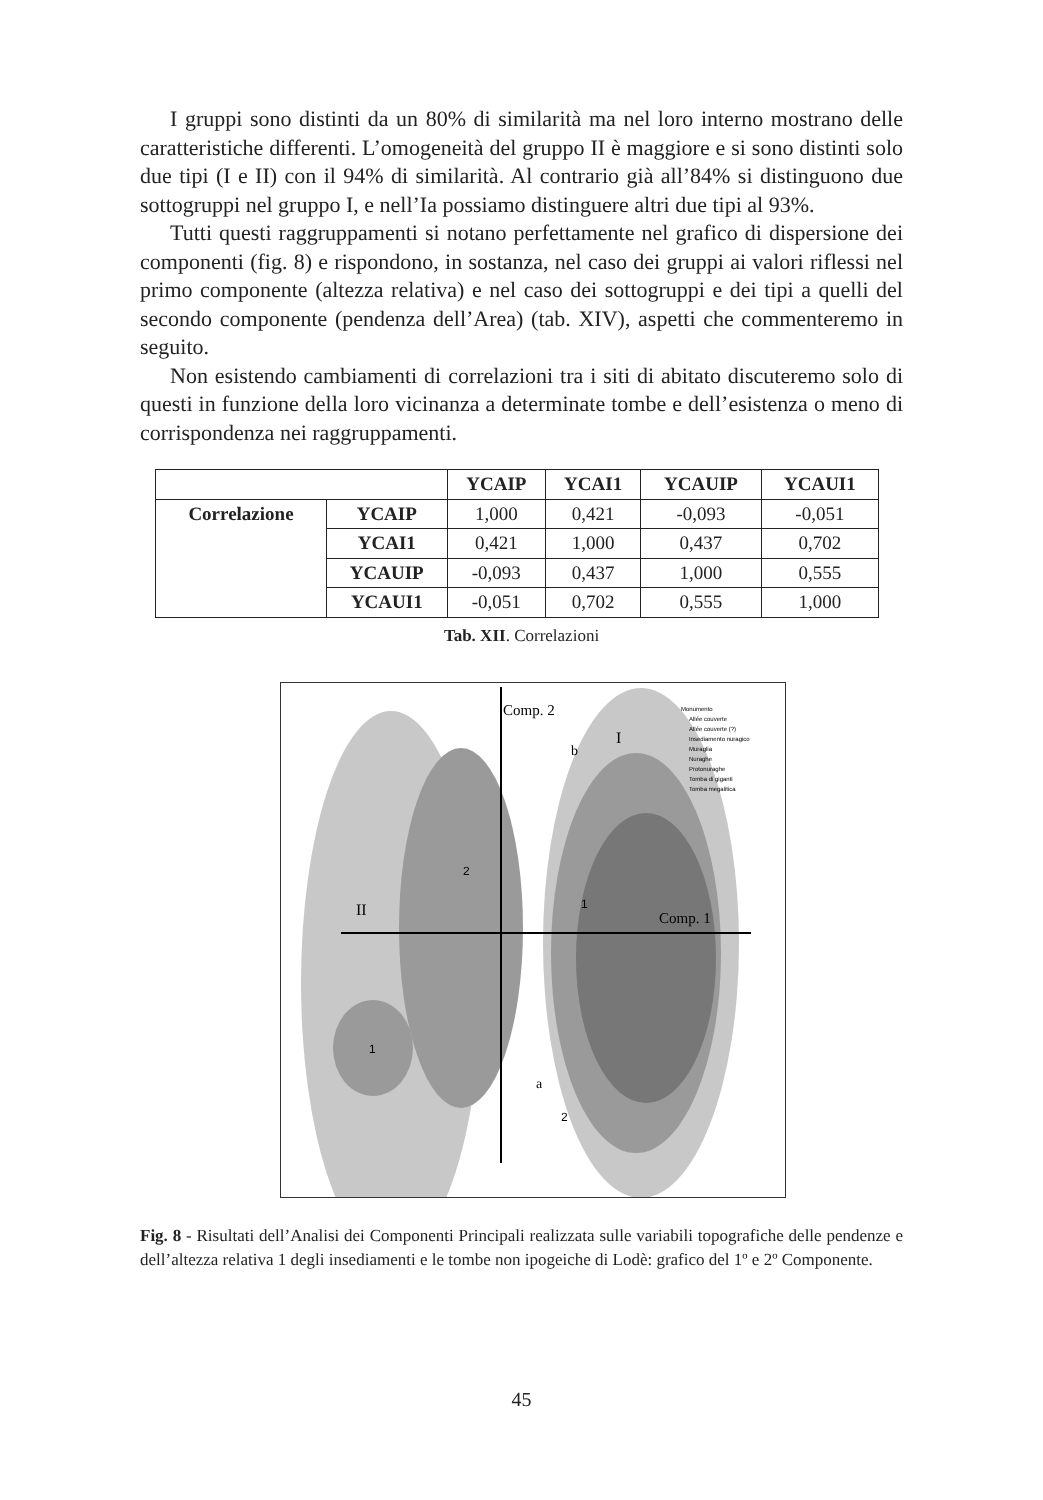I gruppi sono distinti da un 80% di similarità ma nel loro interno mostrano delle caratteristiche differenti. L’omogeneità del gruppo II è maggiore e si sono distinti solo due tipi (I e II) con il 94% di similarità. Al contrario già all’84% si distinguono due sottogruppi nel gruppo I, e nell’Ia possiamo distinguere altri due tipi al 93%.
Tutti questi raggruppamenti si notano perfettamente nel grafico di dispersione dei componenti (fig. 8) e rispondono, in sostanza, nel caso dei gruppi ai valori riflessi nel primo componente (altezza relativa) e nel caso dei sottogruppi e dei tipi a quelli del secondo componente (pendenza dell’Area) (tab. XIV), aspetti che commenteremo in seguito.
Non esistendo cambiamenti di correlazioni tra i siti di abitato discuteremo solo di questi in funzione della loro vicinanza a determinate tombe e dell’esistenza o meno di corrispondenza nei raggruppamenti.
| | | YCAIP | YCAI1 | YCAUIP | YCAUI1 |
| Correlazione | YCAIP | 1,000 | 0,421 | -0,093 | -0,051 |
| | YCAI1 | 0,421 | 1,000 | 0,437 | 0,702 |
| | YCAUIP | -0,093 | 0,437 | 1,000 | 0,555 |
| | YCAUI1 | -0,051 | 0,702 | 0,555 | 1,000 |
Tab. XII. Correlazioni
Comp. 2
Comp. 1
II
I
b
a
2
1
1
2
Monumento
Allée couverte
Allée couverte (?)
Insediamento nuragico
Muraglia
Nuraghe
Protonuraghe
Tomba di giganti
Tomba megalitica
Fig. 8 - Risultati dell’Analisi dei Componenti Principali realizzata sulle variabili topografiche delle pendenze e dell’altezza relativa 1 degli insediamenti e le tombe non ipogeiche di Lodè: grafico del 1º e 2º Componente.
45